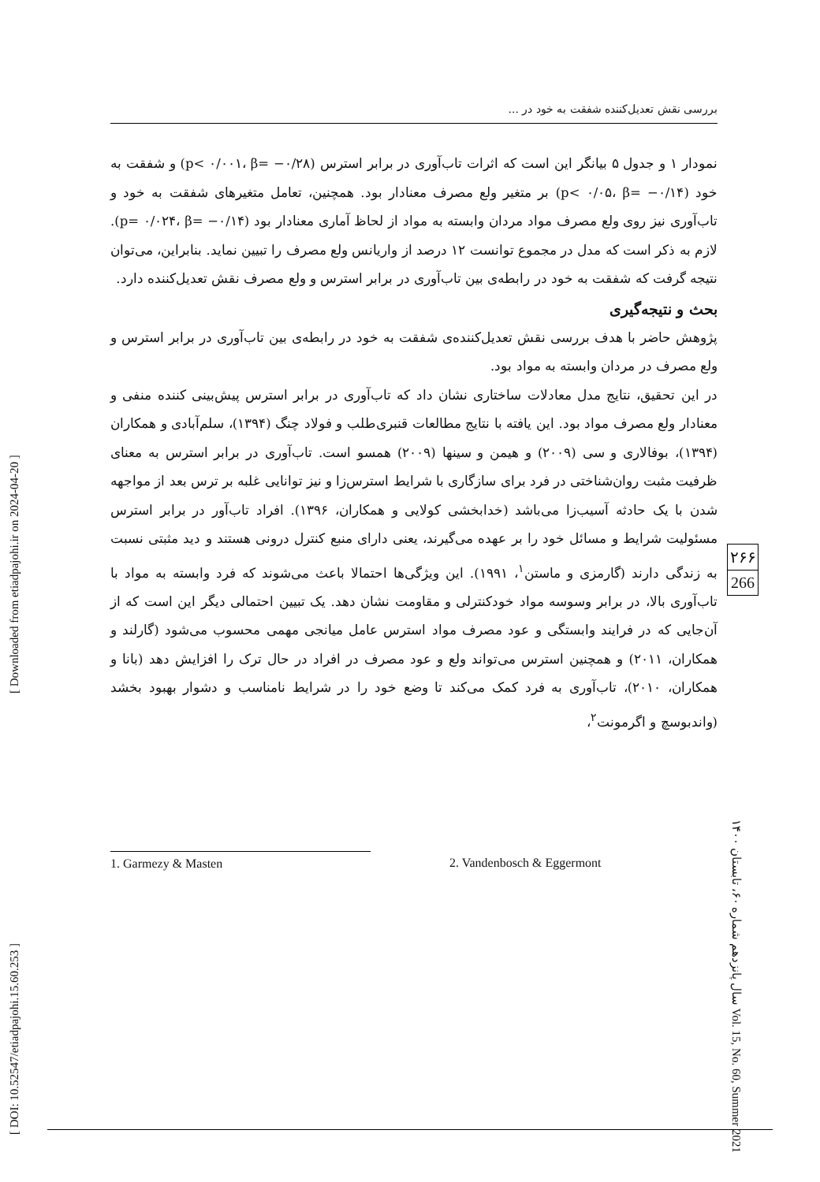بررسی نقش تعدیل‌کننده شفقت به خود در ...
نمودار ۱ و جدول ۵ بیانگر این است که اثرات تاب‌آوری در برابر استرس (p< ۰/۰۰۱، β= −۰/۲۸) و شفقت به خود (p< ۰/۰۵، β= −۰/۱۴) بر متغیر ولع مصرف معنادار بود. همچنین، تعامل متغیرهای شفقت به خود و تاب‌آوری نیز روی ولع مصرف مواد مردان وابسته به مواد از لحاظ آماری معنادار بود (p= ۰/۰۲۴، β= −۰/۱۴). لازم به ذکر است که مدل در مجموع توانست ۱۲ درصد از واریانس ولع مصرف را تبیین نماید. بنابراین، می‌توان نتیجه گرفت که شفقت به خود در رابطه‌ی بین تاب‌آوری در برابر استرس و ولع مصرف نقش تعدیل‌کننده دارد.
بحث و نتیجه‌گیری
پژوهش حاضر با هدف بررسی نقش تعدیل‌کننده‌ی شفقت به خود در رابطه‌ی بین تاب‌آوری در برابر استرس و ولع مصرف در مردان وابسته به مواد بود.
در این تحقیق، نتایج مدل معادلات ساختاری نشان داد که تاب‌آوری در برابر استرس پیش‌بینی کننده منفی و معنادار ولع مصرف مواد بود. این یافته با نتایج مطالعات قنبری‌طلب و فولاد چنگ (۱۳۹۴)، سلم‌آبادی و همکاران (۱۳۹۴)، بوفالاری و سی (۲۰۰۹) و هیمن و سینها (۲۰۰۹) همسو است. تاب‌آوری در برابر استرس به معنای ظرفیت مثبت روان‌شناختی در فرد برای سازگاری با شرایط استرس‌زا و نیز توانایی غلبه بر ترس بعد از مواجهه شدن با یک حادثه آسیب‌زا می‌باشد (خدابخشی کولایی و همکاران، ۱۳۹۶). افراد تاب‌آور در برابر استرس مسئولیت شرایط و مسائل خود را بر عهده می‌گیرند، یعنی دارای منبع کنترل درونی هستند و دید مثبتی نسبت به زندگی دارند (گارمزی و ماستن<sup>۱</sup>، ۱۹۹۱). این ویژگی‌ها احتمالا باعث می‌شوند که فرد وابسته به مواد با تاب‌آوری بالا، در برابر وسوسه مواد خودکنترلی و مقاومت نشان دهد. یک تبیین احتمالی دیگر این است که از آن‌جایی که در فرایند وابستگی و عود مصرف مواد استرس عامل میانجی مهمی محسوب می‌شود (گارلند و همکاران، ۲۰۱۱) و همچنین استرس می‌تواند ولع و عود مصرف در افراد در حال ترک را افزایش دهد (بانا و همکاران، ۲۰۱۰)، تاب‌آوری به فرد کمک می‌کند تا وضع خود را در شرایط نامناسب و دشوار بهبود بخشد (واندبوسچ و اگرمونت<sup>۲</sup>،
۲۶۶
266
سال پانزدهم شماره ۶۰، تابستان ۱۴۰۰ Vol. 15, No. 60, Summer 2021
[ DOI: 10.52547/etiadpajohi.15.60.253 ]
[ Downloaded from etiadpajohi.ir on 2024-04-20 ]
1. Garmezy & Masten 2. Vandenbosch & Eggermont